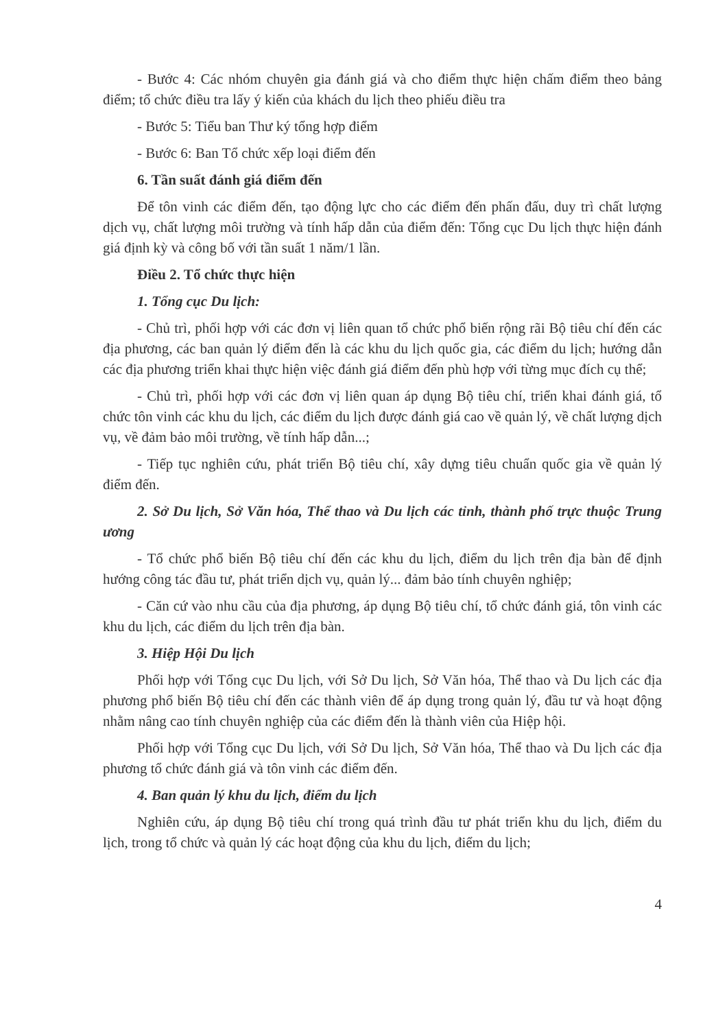- Bước 4: Các nhóm chuyên gia đánh giá và cho điểm thực hiện chấm điểm theo bảng điểm; tổ chức điều tra lấy ý kiến của khách du lịch theo phiếu điều tra
- Bước 5: Tiểu ban Thư ký tổng hợp điểm
- Bước 6: Ban Tổ chức xếp loại điểm đến
6. Tần suất đánh giá điểm đến
Để tôn vinh các điểm đến, tạo động lực cho các điểm đến phấn đấu, duy trì chất lượng dịch vụ, chất lượng môi trường và tính hấp dẫn của điểm đến: Tổng cục Du lịch thực hiện đánh giá định kỳ và công bố với tần suất 1 năm/1 lần.
Điều 2. Tổ chức thực hiện
1. Tổng cục Du lịch:
- Chủ trì, phối hợp với các đơn vị liên quan tổ chức phổ biến rộng rãi Bộ tiêu chí đến các địa phương, các ban quản lý điểm đến là các khu du lịch quốc gia, các điểm du lịch; hướng dẫn các địa phương triển khai thực hiện việc đánh giá điểm đến phù hợp với từng mục đích cụ thể;
- Chủ trì, phối hợp với các đơn vị liên quan áp dụng Bộ tiêu chí, triển khai đánh giá, tổ chức tôn vinh các khu du lịch, các điểm du lịch được đánh giá cao về quản lý, về chất lượng dịch vụ, về đảm bảo môi trường, về tính hấp dẫn...;
- Tiếp tục nghiên cứu, phát triển Bộ tiêu chí, xây dựng tiêu chuẩn quốc gia về quản lý điểm đến.
2. Sở Du lịch, Sở Văn hóa, Thể thao và Du lịch các tỉnh, thành phố trực thuộc Trung ương
- Tổ chức phổ biến Bộ tiêu chí đến các khu du lịch, điểm du lịch trên địa bàn để định hướng công tác đầu tư, phát triển dịch vụ, quản lý... đảm bảo tính chuyên nghiệp;
- Căn cứ vào nhu cầu của địa phương, áp dụng Bộ tiêu chí, tổ chức đánh giá, tôn vinh các khu du lịch, các điểm du lịch trên địa bàn.
3. Hiệp Hội Du lịch
Phối hợp với Tổng cục Du lịch, với Sở Du lịch, Sở Văn hóa, Thể thao và Du lịch các địa phương phổ biến Bộ tiêu chí đến các thành viên để áp dụng trong quản lý, đầu tư và hoạt động nhằm nâng cao tính chuyên nghiệp của các điểm đến là thành viên của Hiệp hội.
Phối hợp với Tổng cục Du lịch, với Sở Du lịch, Sở Văn hóa, Thể thao và Du lịch các địa phương tổ chức đánh giá và tôn vinh các điểm đến.
4. Ban quản lý khu du lịch, điểm du lịch
Nghiên cứu, áp dụng Bộ tiêu chí trong quá trình đầu tư phát triển khu du lịch, điểm du lịch, trong tổ chức và quản lý các hoạt động của khu du lịch, điểm du lịch;
4